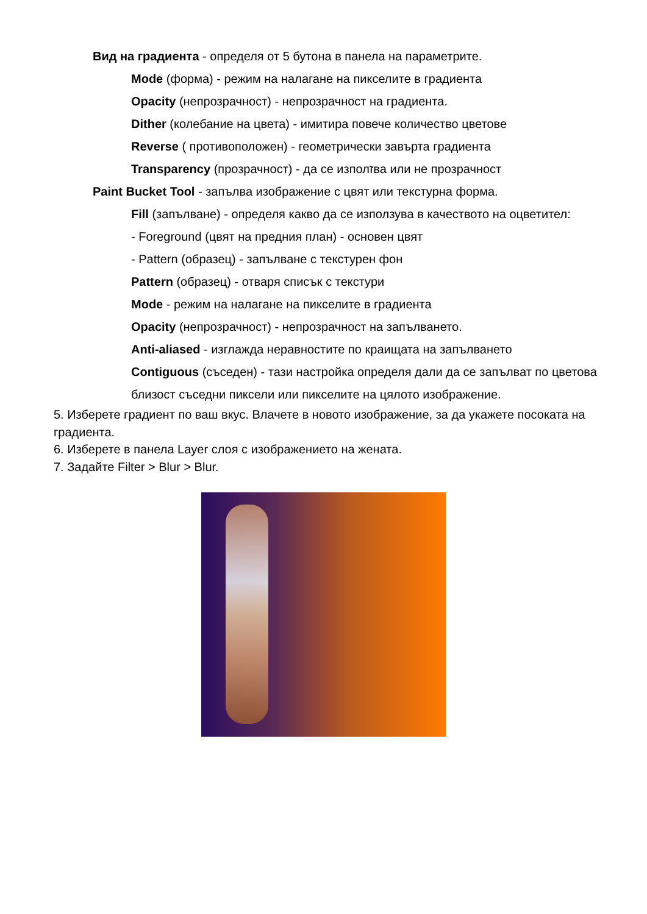Вид на градиента - определя от 5 бутона в панела на параметрите.
Mode (форма) - режим на налагане на пикселите в градиента
Opacity (непрозрачност) - непрозрачност на градиента.
Dither (колебание на цвета) - имитира повече количество цветове
Reverse ( противоположен) - геометрически завърта градиента
Transparency (прозрачност) - да се изполזва или не прозрачност
Paint Bucket Tool - запълва изображение с цвят или текстурна форма.
Fill (запълване) - определя какво да се използува в качеството на оцветител:
- Foreground (цвят на предния план) - основен цвят
- Pattern (образец) - запълване с текстурен фон
Pattern (образец) - отваря списък с текстури
Mode - режим на налагане на пикселите в градиента
Opacity (непрозрачност) - непрозрачност на запълването.
Anti-aliased - изглажда неравностите по краищата на запълването
Contiguous (съседен) - тази настройка определя дали да се запълват по цветова близост съседни пиксели или пикселите на цялото изображение.
5. Изберете градиент по ваш вкус. Влачете в новото изображение, за да укажете посоката на градиента.
6. Изберете в панела Layer слоя с изображението на жената.
7. Задайте Filter > Blur > Blur.